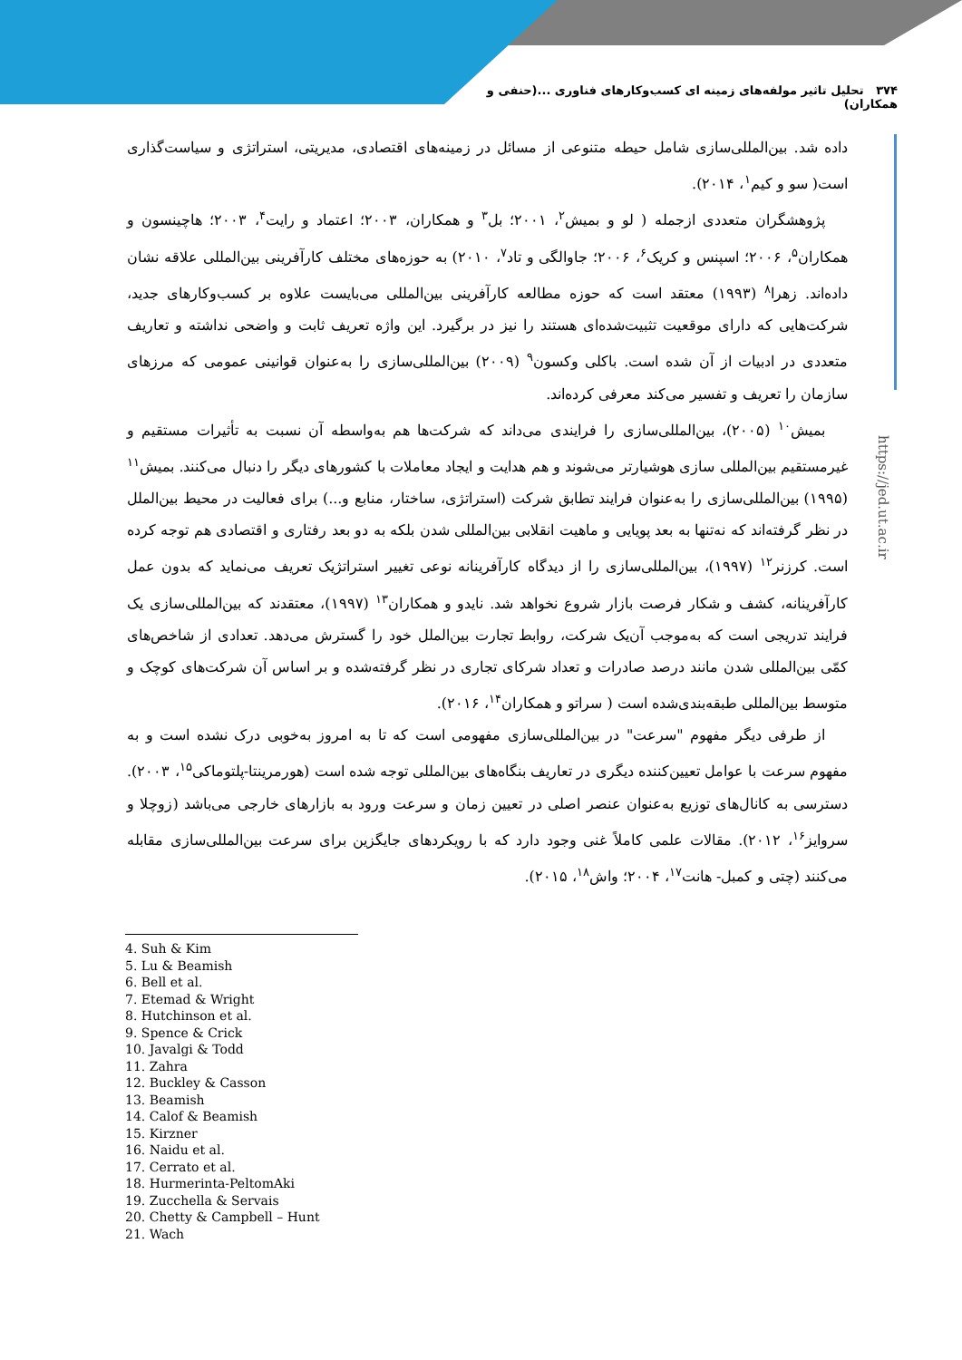۳۷۴ تحلیل تاثیر مولفه‌های زمینه ای کسب‌وکارهای فناوری ...(حنفی و همکاران)
https://jed.ut.ac.ir
داده شد. بین‌المللی‌سازی شامل حیطه متنوعی از مسائل در زمینه‌های اقتصادی، مدیریتی، استراتژی و سیاست‌گذاری است( سو و کیم<sup>۱</sup>، ۲۰۱۴).
پژوهشگران متعددی ازجمله ( لو و بمیش<sup>۲</sup>، ۲۰۰۱؛ بل<sup>۳</sup> و همکاران، ۲۰۰۳؛ اعتماد و رایت<sup>۴</sup>، ۲۰۰۳؛ هاچینسون و همکاران<sup>۵</sup>، ۲۰۰۶؛ اسپنس و کریک<sup>۶</sup>، ۲۰۰۶؛ جاوالگی و تاد<sup>۷</sup>، ۲۰۱۰) به حوزه‌های مختلف کارآفرینی بین‌المللی علاقه نشان داده‌اند. زهرا<sup>۸</sup> (۱۹۹۳) معتقد است که حوزه مطالعه کارآفرینی بین‌المللی می‌بایست علاوه بر کسب‌وکارهای جدید، شرکت‌هایی که دارای موقعیت تثبیت‌شده‌ای هستند را نیز در برگیرد. این واژه تعریف ثابت و واضحی نداشته و تعاریف متعددی در ادبیات از آن شده است. باکلی وکسون<sup>۹</sup> (۲۰۰۹) بین‌المللی‌سازی را به‌عنوان قوانینی عمومی که مرزهای سازمان را تعریف و تفسیر می‌کند معرفی کرده‌اند.
بمیش<sup>۱۰</sup> (۲۰۰۵)، بین‌المللی‌سازی را فرایندی می‌داند که شرکت‌ها هم به‌واسطه آن نسبت به تأثیرات مستقیم و غیرمستقیم بین‌المللی سازی هوشیارتر می‌شوند و هم هدایت و ایجاد معاملات با کشورهای دیگر را دنبال می‌کنند. بمیش<sup>۱۱</sup> (۱۹۹۵) بین‌المللی‌سازی را به‌عنوان فرایند تطابق شرکت (استراتژی، ساختار، منابع و...) برای فعالیت در محیط بین‌الملل در نظر گرفته‌اند که نه‌تنها به بعد پویایی و ماهیت انقلابی بین‌المللی شدن بلکه به دو بعد رفتاری و اقتصادی هم توجه کرده است. کرزنر<sup>۱۲</sup> (۱۹۹۷)، بین‌المللی‌سازی را از دیدگاه کارآفرینانه نوعی تغییر استراتژیک تعریف می‌نماید که بدون عمل کارآفرینانه، کشف و شکار فرصت بازار شروع نخواهد شد. نایدو و همکاران<sup>۱۳</sup> (۱۹۹۷)، معتقدند که بین‌المللی‌سازی یک فرایند تدریجی است که به‌موجب آن‌یک شرکت، روابط تجارت بین‌الملل خود را گسترش می‌دهد. تعدادی از شاخص‌های کمّی بین‌المللی شدن مانند درصد صادرات و تعداد شرکای تجاری در نظر گرفته‌شده و بر اساس آن شرکت‌های کوچک و متوسط بین‌المللی طبقه‌بندی‌شده است ( سراتو و همکاران<sup>۱۴</sup>، ۲۰۱۶).
از طرفی دیگر مفهوم "سرعت" در بین‌المللی‌سازی مفهومی است که تا به امروز به‌خوبی درک نشده است و به مفهوم سرعت با عوامل تعیین‌کننده دیگری در تعاریف بنگاه‌های بین‌المللی توجه شده است (هورمرینتا-پلتوماکی<sup>۱۵</sup>، ۲۰۰۳). دسترسی به کانال‌های توزیع به‌عنوان عنصر اصلی در تعیین زمان و سرعت ورود به بازارهای خارجی می‌باشد (زوچلا و سروایز<sup>۱۶</sup>، ۲۰۱۲). مقالات علمی کاملاً غنی وجود دارد که با رویکردهای جایگزین برای سرعت بین‌المللی‌سازی مقابله می‌کنند (چتی و کمبل- هانت<sup>۱۷</sup>، ۲۰۰۴؛ واش<sup>۱۸</sup>، ۲۰۱۵).
4. Suh & Kim
5. Lu & Beamish
6. Bell et al.
7. Etemad & Wright
8. Hutchinson et al.
9. Spence & Crick
10. Javalgi & Todd
11. Zahra
12. Buckley & Casson
13. Beamish
14. Calof & Beamish
15. Kirzner
16. Naidu et al.
17. Cerrato et al.
18. Hurmerinta-PeltomAki
19. Zucchella & Servais
20. Chetty & Campbell – Hunt
21. Wach